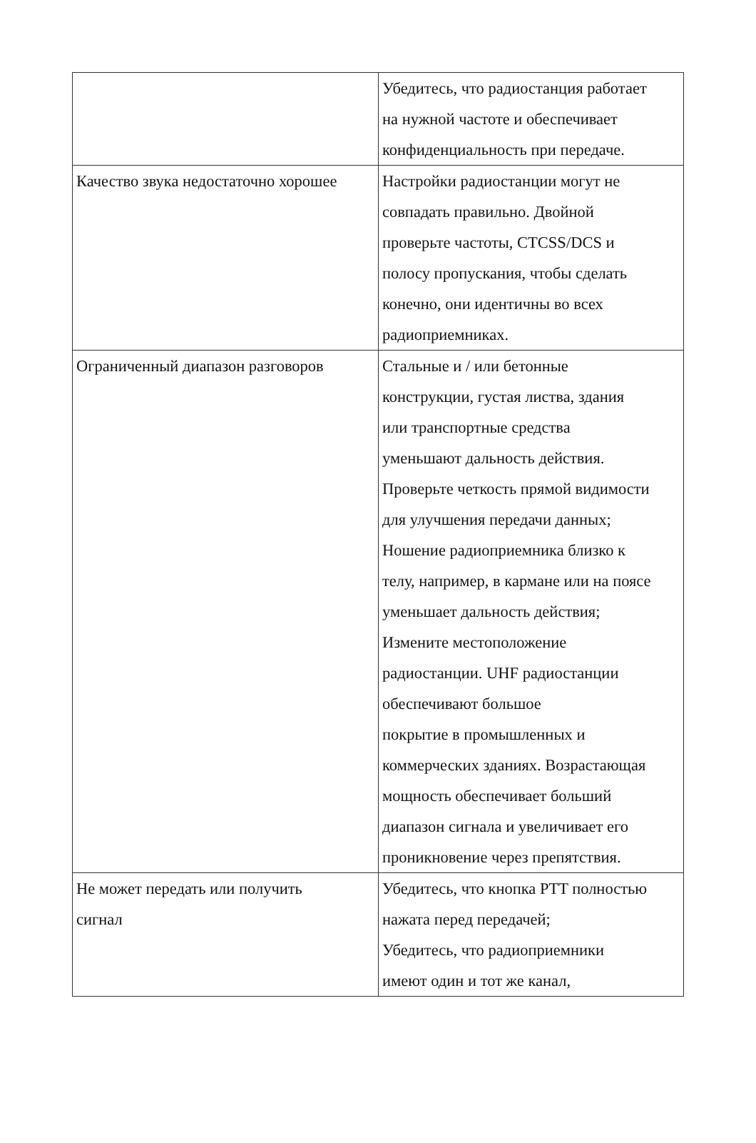| | Убедитесь, что радиостанция работает на нужной частоте и обеспечивает конфиденциальность при передаче. |
| Качество звука недостаточно хорошее | Настройки радиостанции могут не совпадать правильно. Двойной проверьте частоты, CTCSS/DCS и полосу пропускания, чтобы сделать конечно, они идентичны во всех радиоприемниках. |
| Ограниченный диапазон разговоров | Стальные и / или бетонные конструкции, густая листва, здания или транспортные средства уменьшают дальность действия. Проверьте четкость прямой видимости для улучшения передачи данных; Ношение радиоприемника близко к телу, например, в кармане или на поясе уменьшает дальность действия; Измените местоположение радиостанции. UHF радиостанции обеспечивают большое покрытие в промышленных и коммерческих зданиях. Возрастающая мощность обеспечивает больший диапазон сигнала и увеличивает его проникновение через препятствия. |
| Не может передать или получить сигнал | Убедитесь, что кнопка PTT полностью нажата перед передачей; Убедитесь, что радиоприемники имеют один и тот же канал, |